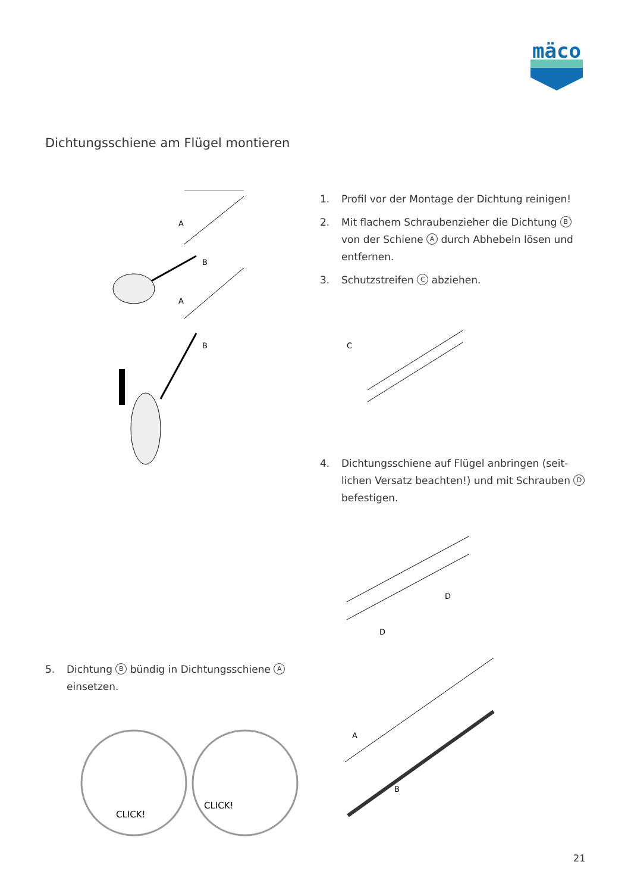mäco
Dichtungsschiene am Flügel montieren
A
B
A
B
1. Profil vor der Montage der Dichtung reinigen!
2. Mit flachem Schraubenzieher die Dichtung B von der Schiene A durch Abhebeln lösen und entfernen.
3. Schutzstreifen C abziehen.
C
4. Dichtungsschiene auf Flügel anbringen (seit­lichen Versatz beachten!) und mit Schrauben D befestigen.
D
D
5. Dichtung B bündig in Dichtungsschiene A ein­setzen.
CLICK!
CLICK!
A
B
21